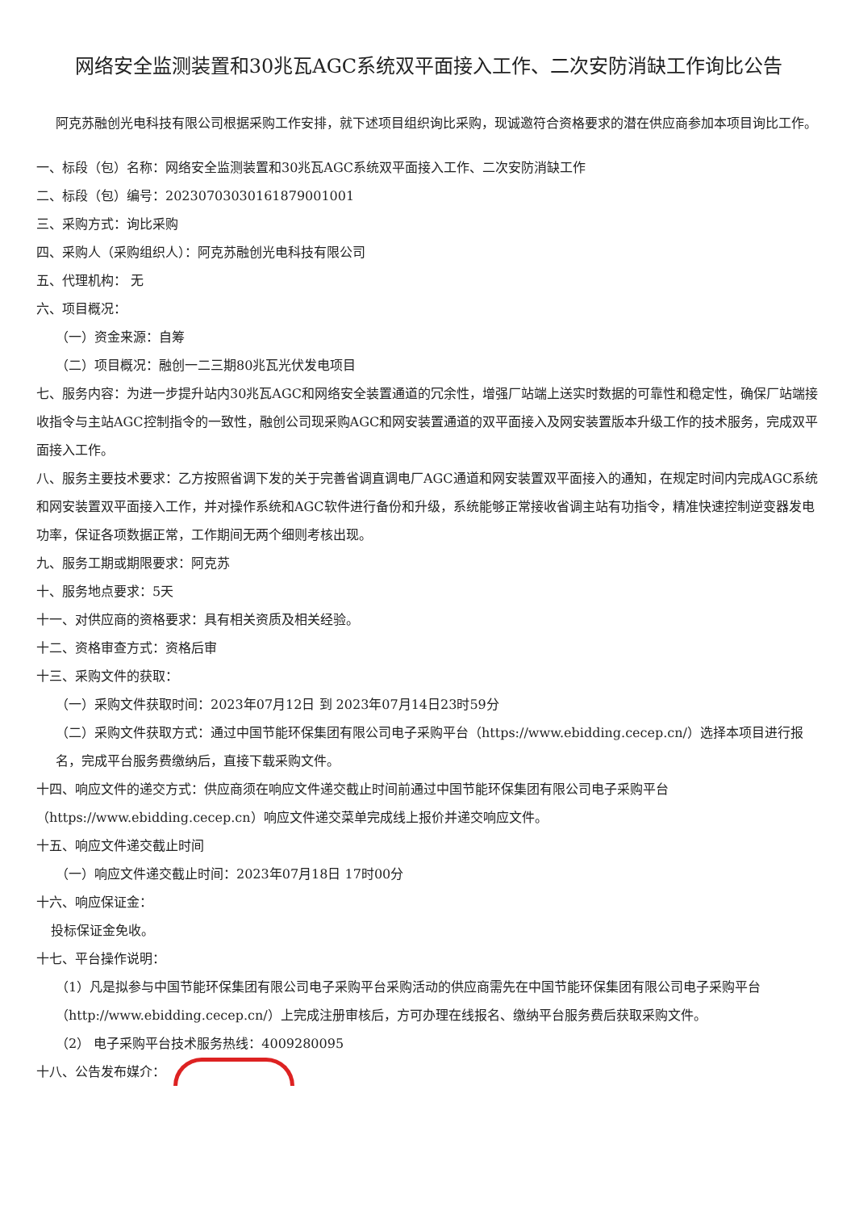网络安全监测装置和30兆瓦AGC系统双平面接入工作、二次安防消缺工作询比公告
阿克苏融创光电科技有限公司根据采购工作安排，就下述项目组织询比采购，现诚邀符合资格要求的潜在供应商参加本项目询比工作。
一、标段（包）名称：网络安全监测装置和30兆瓦AGC系统双平面接入工作、二次安防消缺工作
二、标段（包）编号：20230703030161879001001
三、采购方式：询比采购
四、采购人（采购组织人）：阿克苏融创光电科技有限公司
五、代理机构： 无
六、项目概况：
（一）资金来源：自筹
（二）项目概况：融创一二三期80兆瓦光伏发电项目
七、服务内容：为进一步提升站内30兆瓦AGC和网络安全装置通道的冗余性，增强厂站端上送实时数据的可靠性和稳定性，确保厂站端接收指令与主站AGC控制指令的一致性，融创公司现采购AGC和网安装置通道的双平面接入及网安装置版本升级工作的技术服务，完成双平面接入工作。
八、服务主要技术要求：乙方按照省调下发的关于完善省调直调电厂AGC通道和网安装置双平面接入的通知，在规定时间内完成AGC系统和网安装置双平面接入工作，并对操作系统和AGC软件进行备份和升级，系统能够正常接收省调主站有功指令，精准快速控制逆变器发电功率，保证各项数据正常，工作期间无两个细则考核出现。
九、服务工期或期限要求：阿克苏
十、服务地点要求：5天
十一、对供应商的资格要求：具有相关资质及相关经验。
十二、资格审查方式：资格后审
十三、采购文件的获取：
（一）采购文件获取时间：2023年07月12日 到 2023年07月14日23时59分
（二）采购文件获取方式：通过中国节能环保集团有限公司电子采购平台（https://www.ebidding.cecep.cn/）选择本项目进行报名，完成平台服务费缴纳后，直接下载采购文件。
十四、响应文件的递交方式：供应商须在响应文件递交截止时间前通过中国节能环保集团有限公司电子采购平台（https://www.ebidding.cecep.cn）响应文件递交菜单完成线上报价并递交响应文件。
十五、响应文件递交截止时间
（一）响应文件递交截止时间：2023年07月18日 17时00分
十六、响应保证金：
投标保证金免收。
十七、平台操作说明：
（1）凡是拟参与中国节能环保集团有限公司电子采购平台采购活动的供应商需先在中国节能环保集团有限公司电子采购平台（http://www.ebidding.cecep.cn/）上完成注册审核后，方可办理在线报名、缴纳平台服务费后获取采购文件。
（2） 电子采购平台技术服务热线：4009280095
十八、公告发布媒介：